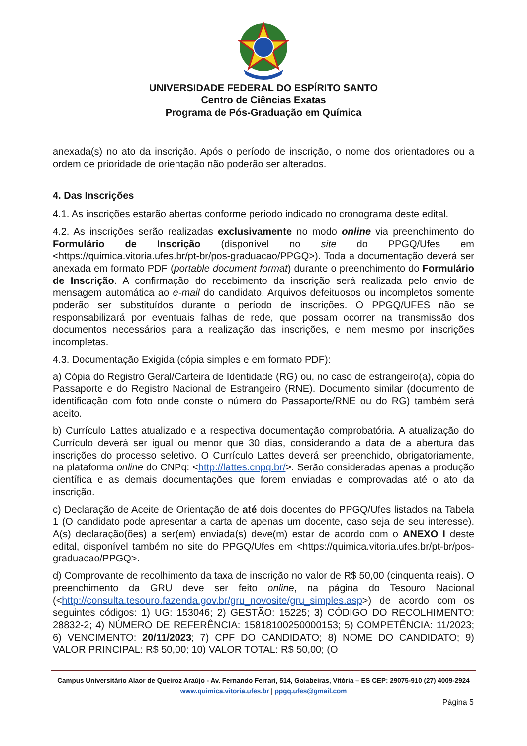UNIVERSIDADE FEDERAL DO ESPÍRITO SANTO
Centro de Ciências Exatas
Programa de Pós-Graduação em Química
anexada(s) no ato da inscrição. Após o período de inscrição, o nome dos orientadores ou a ordem de prioridade de orientação não poderão ser alterados.
4. Das Inscrições
4.1. As inscrições estarão abertas conforme período indicado no cronograma deste edital.
4.2. As inscrições serão realizadas exclusivamente no modo online via preenchimento do Formulário de Inscrição (disponível no site do PPGQ/Ufes em <https://quimica.vitoria.ufes.br/pt-br/pos-graduacao/PPGQ>). Toda a documentação deverá ser anexada em formato PDF (portable document format) durante o preenchimento do Formulário de Inscrição. A confirmação do recebimento da inscrição será realizada pelo envio de mensagem automática ao e-mail do candidato. Arquivos defeituosos ou incompletos somente poderão ser substituídos durante o período de inscrições. O PPGQ/UFES não se responsabilizará por eventuais falhas de rede, que possam ocorrer na transmissão dos documentos necessários para a realização das inscrições, e nem mesmo por inscrições incompletas.
4.3. Documentação Exigida (cópia simples e em formato PDF):
a) Cópia do Registro Geral/Carteira de Identidade (RG) ou, no caso de estrangeiro(a), cópia do Passaporte e do Registro Nacional de Estrangeiro (RNE). Documento similar (documento de identificação com foto onde conste o número do Passaporte/RNE ou do RG) também será aceito.
b) Currículo Lattes atualizado e a respectiva documentação comprobatória. A atualização do Currículo deverá ser igual ou menor que 30 dias, considerando a data de a abertura das inscrições do processo seletivo. O Currículo Lattes deverá ser preenchido, obrigatoriamente, na plataforma online do CNPq: <http://lattes.cnpq.br/>. Serão consideradas apenas a produção científica e as demais documentações que forem enviadas e comprovadas até o ato da inscrição.
c) Declaração de Aceite de Orientação de até dois docentes do PPGQ/Ufes listados na Tabela 1 (O candidato pode apresentar a carta de apenas um docente, caso seja de seu interesse). A(s) declaração(ões) a ser(em) enviada(s) deve(m) estar de acordo com o ANEXO I deste edital, disponível também no site do PPGQ/Ufes em <https://quimica.vitoria.ufes.br/pt-br/pos-graduacao/PPGQ>.
d) Comprovante de recolhimento da taxa de inscrição no valor de R$ 50,00 (cinquenta reais). O preenchimento da GRU deve ser feito online, na página do Tesouro Nacional (<http://consulta.tesouro.fazenda.gov.br/gru_novosite/gru_simples.asp>) de acordo com os seguintes códigos: 1) UG: 153046; 2) GESTÃO: 15225; 3) CÓDIGO DO RECOLHIMENTO: 28832-2; 4) NÚMERO DE REFERÊNCIA: 15818100250000153; 5) COMPETÊNCIA: 11/2023; 6) VENCIMENTO: 20/11/2023; 7) CPF DO CANDIDATO; 8) NOME DO CANDIDATO; 9) VALOR PRINCIPAL: R$ 50,00; 10) VALOR TOTAL: R$ 50,00; (O
Campus Universitário Alaor de Queiroz Araújo - Av. Fernando Ferrari, 514, Goiabeiras, Vitória – ES CEP: 29075-910 (27) 4009-2924
www.quimica.vitoria.ufes.br | ppgq.ufes@gmail.com
Página 5